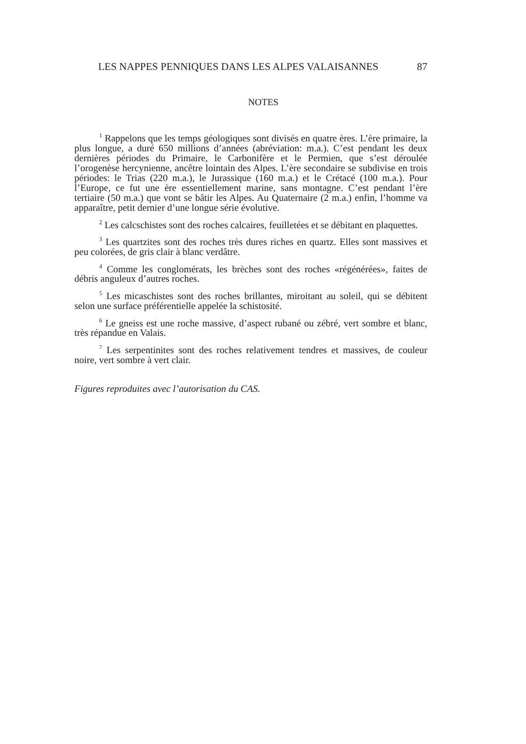LES NAPPES PENNIQUES DANS LES ALPES VALAISANNES 87
NOTES
<sup>1</sup> Rappelons que les temps géologiques sont divisés en quatre ères. L’ère primaire, la plus longue, a duré 650 millions d’années (abréviation: m.a.). C’est pendant les deux dernières périodes du Primaire, le Carbonifère et le Permien, que s’est déroulée l’orogenèse hercynienne, ancêtre lointain des Alpes. L’ère secondaire se subdivise en trois périodes: le Trias (220 m.a.), le Jurassique (160 m.a.) et le Crétacé (100 m.a.). Pour l’Europe, ce fut une ère essentiellement marine, sans montagne. C’est pendant l’ère tertiaire (50 m.a.) que vont se bâtir les Alpes. Au Quaternaire (2 m.a.) enfin, l’homme va apparaître, petit dernier d’une longue série évolutive.
<sup>2</sup> Les calcschistes sont des roches calcaires, feuilletées et se débitant en plaquettes.
<sup>3</sup> Les quartzites sont des roches très dures riches en quartz. Elles sont massives et peu colorées, de gris clair à blanc verdâtre.
<sup>4</sup> Comme les conglomérats, les brèches sont des roches «régénérées», faites de débris anguleux d’autres roches.
<sup>5</sup> Les micaschistes sont des roches brillantes, miroitant au soleil, qui se débitent selon une surface préférentielle appelée la schistosité.
<sup>6</sup> Le gneiss est une roche massive, d’aspect rubané ou zébré, vert sombre et blanc, très répandue en Valais.
<sup>7</sup> Les serpentinites sont des roches relativement tendres et massives, de couleur noire, vert sombre à vert clair.
Figures reproduites avec l’autorisation du CAS.